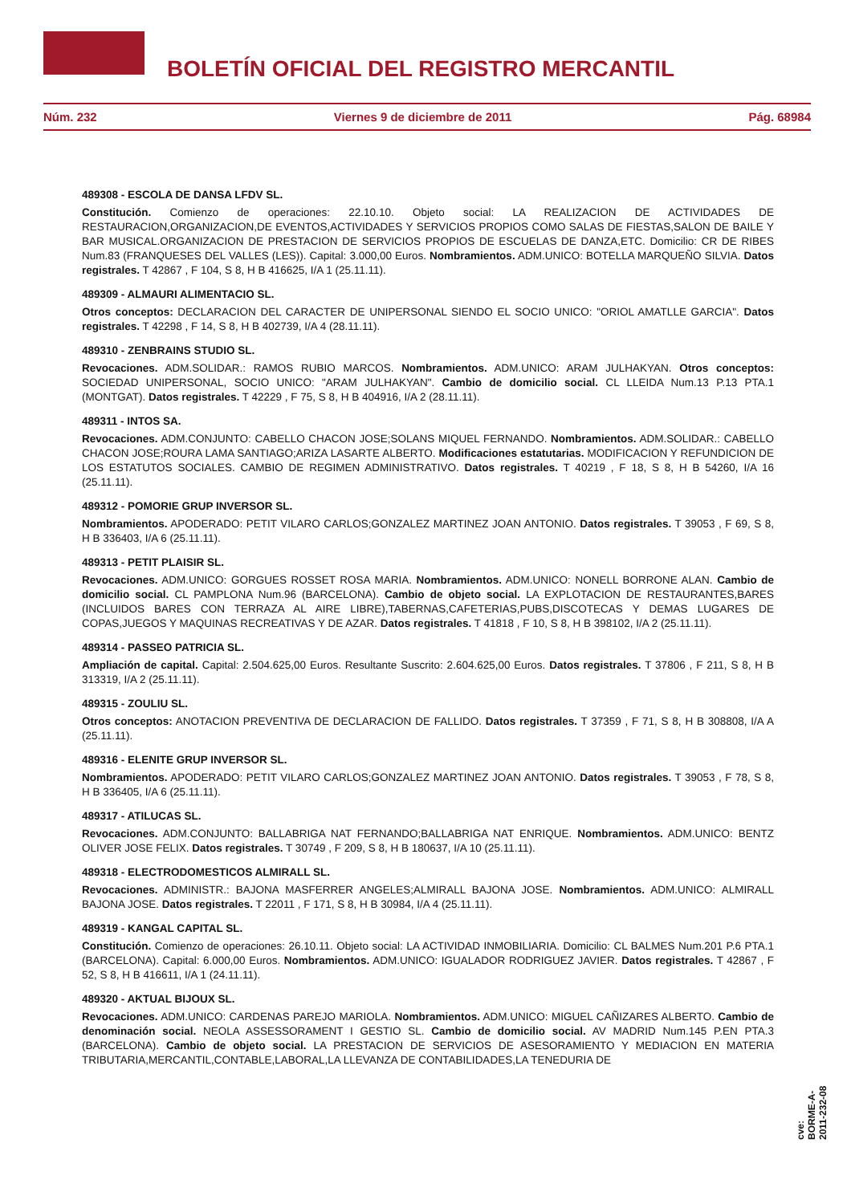BOLETÍN OFICIAL DEL REGISTRO MERCANTIL
Núm. 232 Viernes 9 de diciembre de 2011 Pág. 68984
489308 - ESCOLA DE DANSA LFDV SL.
Constitución. Comienzo de operaciones: 22.10.10. Objeto social: LA REALIZACION DE ACTIVIDADES DE RESTAURACION,ORGANIZACION,DE EVENTOS,ACTIVIDADES Y SERVICIOS PROPIOS COMO SALAS DE FIESTAS,SALON DE BAILE Y BAR MUSICAL.ORGANIZACION DE PRESTACION DE SERVICIOS PROPIOS DE ESCUELAS DE DANZA,ETC. Domicilio: CR DE RIBES Num.83 (FRANQUESES DEL VALLES (LES)). Capital: 3.000,00 Euros. Nombramientos. ADM.UNICO: BOTELLA MARQUEÑO SILVIA. Datos registrales. T 42867 , F 104, S 8, H B 416625, I/A 1 (25.11.11).
489309 - ALMAURI ALIMENTACIO SL.
Otros conceptos: DECLARACION DEL CARACTER DE UNIPERSONAL SIENDO EL SOCIO UNICO: "ORIOL AMATLLE GARCIA". Datos registrales. T 42298 , F 14, S 8, H B 402739, I/A 4 (28.11.11).
489310 - ZENBRAINS STUDIO SL.
Revocaciones. ADM.SOLIDAR.: RAMOS RUBIO MARCOS. Nombramientos. ADM.UNICO: ARAM JULHAKYAN. Otros conceptos: SOCIEDAD UNIPERSONAL, SOCIO UNICO: "ARAM JULHAKYAN". Cambio de domicilio social. CL LLEIDA Num.13 P.13 PTA.1 (MONTGAT). Datos registrales. T 42229 , F 75, S 8, H B 404916, I/A 2 (28.11.11).
489311 - INTOS SA.
Revocaciones. ADM.CONJUNTO: CABELLO CHACON JOSE;SOLANS MIQUEL FERNANDO. Nombramientos. ADM.SOLIDAR.: CABELLO CHACON JOSE;ROURA LAMA SANTIAGO;ARIZA LASARTE ALBERTO. Modificaciones estatutarias. MODIFICACION Y REFUNDICION DE LOS ESTATUTOS SOCIALES. CAMBIO DE REGIMEN ADMINISTRATIVO. Datos registrales. T 40219 , F 18, S 8, H B 54260, I/A 16 (25.11.11).
489312 - POMORIE GRUP INVERSOR SL.
Nombramientos. APODERADO: PETIT VILARO CARLOS;GONZALEZ MARTINEZ JOAN ANTONIO. Datos registrales. T 39053 , F 69, S 8, H B 336403, I/A 6 (25.11.11).
489313 - PETIT PLAISIR SL.
Revocaciones. ADM.UNICO: GORGUES ROSSET ROSA MARIA. Nombramientos. ADM.UNICO: NONELL BORRONE ALAN. Cambio de domicilio social. CL PAMPLONA Num.96 (BARCELONA). Cambio de objeto social. LA EXPLOTACION DE RESTAURANTES,BARES (INCLUIDOS BARES CON TERRAZA AL AIRE LIBRE),TABERNAS,CAFETERIAS,PUBS,DISCOTECAS Y DEMAS LUGARES DE COPAS,JUEGOS Y MAQUINAS RECREATIVAS Y DE AZAR. Datos registrales. T 41818 , F 10, S 8, H B 398102, I/A 2 (25.11.11).
489314 - PASSEO PATRICIA SL.
Ampliación de capital. Capital: 2.504.625,00 Euros. Resultante Suscrito: 2.604.625,00 Euros. Datos registrales. T 37806 , F 211, S 8, H B 313319, I/A 2 (25.11.11).
489315 - ZOULIU SL.
Otros conceptos: ANOTACION PREVENTIVA DE DECLARACION DE FALLIDO. Datos registrales. T 37359 , F 71, S 8, H B 308808, I/A A (25.11.11).
489316 - ELENITE GRUP INVERSOR SL.
Nombramientos. APODERADO: PETIT VILARO CARLOS;GONZALEZ MARTINEZ JOAN ANTONIO. Datos registrales. T 39053 , F 78, S 8, H B 336405, I/A 6 (25.11.11).
489317 - ATILUCAS SL.
Revocaciones. ADM.CONJUNTO: BALLABRIGA NAT FERNANDO;BALLABRIGA NAT ENRIQUE. Nombramientos. ADM.UNICO: BENTZ OLIVER JOSE FELIX. Datos registrales. T 30749 , F 209, S 8, H B 180637, I/A 10 (25.11.11).
489318 - ELECTRODOMESTICOS ALMIRALL SL.
Revocaciones. ADMINISTR.: BAJONA MASFERRER ANGELES;ALMIRALL BAJONA JOSE. Nombramientos. ADM.UNICO: ALMIRALL BAJONA JOSE. Datos registrales. T 22011 , F 171, S 8, H B 30984, I/A 4 (25.11.11).
489319 - KANGAL CAPITAL SL.
Constitución. Comienzo de operaciones: 26.10.11. Objeto social: LA ACTIVIDAD INMOBILIARIA. Domicilio: CL BALMES Num.201 P.6 PTA.1 (BARCELONA). Capital: 6.000,00 Euros. Nombramientos. ADM.UNICO: IGUALADOR RODRIGUEZ JAVIER. Datos registrales. T 42867 , F 52, S 8, H B 416611, I/A 1 (24.11.11).
489320 - AKTUAL BIJOUX SL.
Revocaciones. ADM.UNICO: CARDENAS PAREJO MARIOLA. Nombramientos. ADM.UNICO: MIGUEL CAÑIZARES ALBERTO. Cambio de denominación social. NEOLA ASSESSORAMENT I GESTIO SL. Cambio de domicilio social. AV MADRID Num.145 P.EN PTA.3 (BARCELONA). Cambio de objeto social. LA PRESTACION DE SERVICIOS DE ASESORAMIENTO Y MEDIACION EN MATERIA TRIBUTARIA,MERCANTIL,CONTABLE,LABORAL,LA LLEVANZA DE CONTABILIDADES,LA TENEDURIA DE
cve: BORME-A-2011-232-08